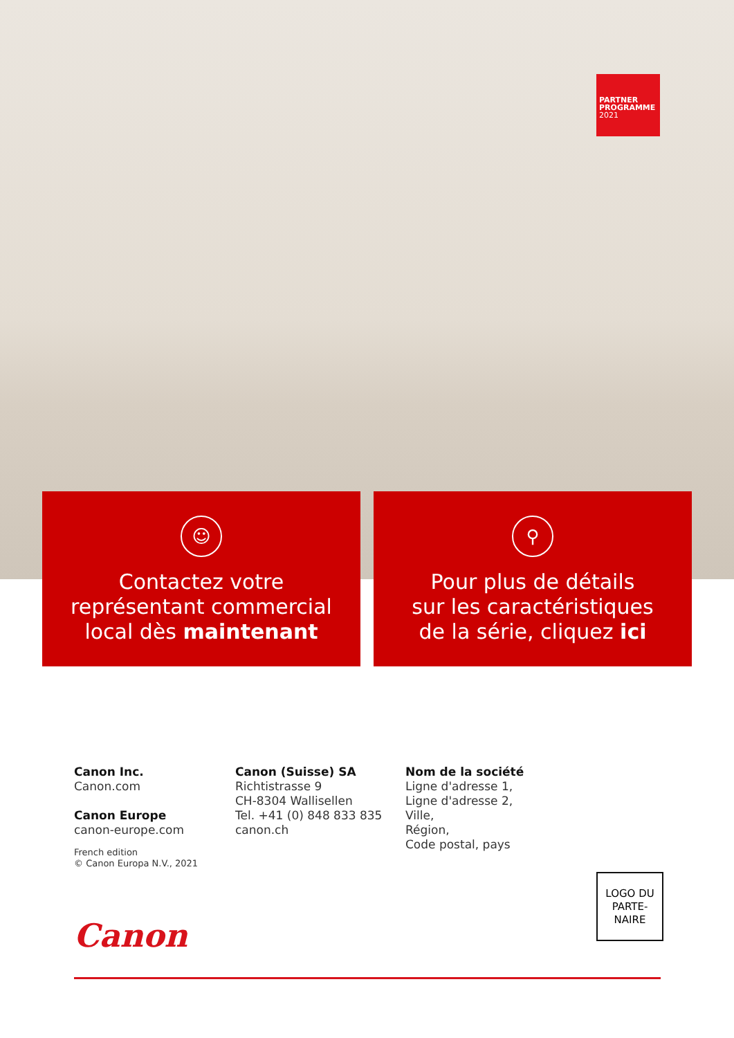PARTNER
PROGRAMME
2021
☺
Contactez votre
représentant commercial
local dès maintenant
⚲
Pour plus de détails
sur les caractéristiques
de la série, cliquez ici
Canon Inc.
Canon.com
Canon Europe
canon-europe.com
French edition
© Canon Europa N.V., 2021
Canon (Suisse) SA
Richtistrasse 9
CH-8304 Wallisellen
Tel. +41 (0) 848 833 835
canon.ch
Nom de la société
Ligne d'adresse 1,
Ligne d'adresse 2,
Ville,
Région,
Code postal, pays
LOGO DU
PARTE-
NAIRE
Canon